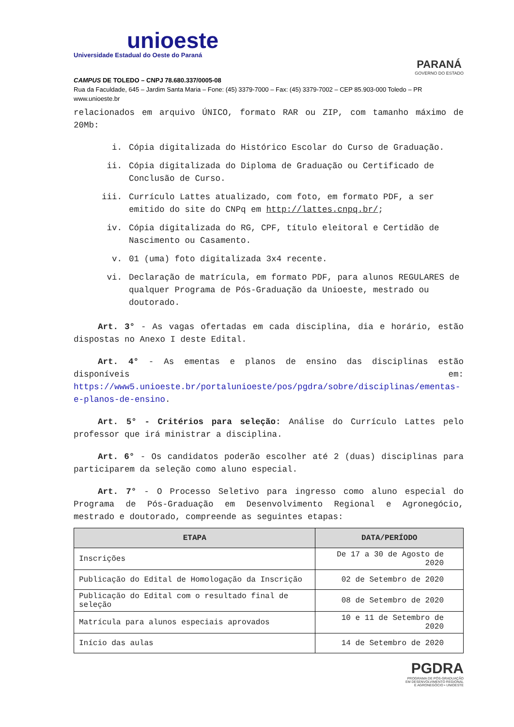unioeste
Universidade Estadual do Oeste do Paraná
PARANÁ
GOVERNO DO ESTADO
CAMPUS DE TOLEDO – CNPJ 78.680.337/0005-08
Rua da Faculdade, 645 – Jardim Santa Maria – Fone: (45) 3379-7000 – Fax: (45) 3379-7002 – CEP 85.903-000 Toledo – PR
www.unioeste.br
relacionados em arquivo ÚNICO, formato RAR ou ZIP, com tamanho máximo de 20Mb:
i. Cópia digitalizada do Histórico Escolar do Curso de Graduação.
ii. Cópia digitalizada do Diploma de Graduação ou Certificado de Conclusão de Curso.
iii. Currículo Lattes atualizado, com foto, em formato PDF, a ser emitido do site do CNPq em http://lattes.cnpq.br/;
iv. Cópia digitalizada do RG, CPF, título eleitoral e Certidão de Nascimento ou Casamento.
v. 01 (uma) foto digitalizada 3x4 recente.
vi. Declaração de matrícula, em formato PDF, para alunos REGULARES de qualquer Programa de Pós-Graduação da Unioeste, mestrado ou doutorado.
Art. 3° - As vagas ofertadas em cada disciplina, dia e horário, estão dispostas no Anexo I deste Edital.
Art. 4° - As ementas e planos de ensino das disciplinas estão disponíveis em: https://www5.unioeste.br/portalunioeste/pos/pgdra/sobre/disciplinas/ementas-e-planos-de-ensino.
Art. 5° - Critérios para seleção: Análise do Currículo Lattes pelo professor que irá ministrar a disciplina.
Art. 6° - Os candidatos poderão escolher até 2 (duas) disciplinas para participarem da seleção como aluno especial.
Art. 7° - O Processo Seletivo para ingresso como aluno especial do Programa de Pós-Graduação em Desenvolvimento Regional e Agronegócio, mestrado e doutorado, compreende as seguintes etapas:
| ETAPA | DATA/PERÍODO |
| --- | --- |
| Inscrições | De 17 a 30 de Agosto de 2020 |
| Publicação do Edital de Homologação da Inscrição | 02 de Setembro de 2020 |
| Publicação do Edital com o resultado final de seleção | 08 de Setembro de 2020 |
| Matrícula para alunos especiais aprovados | 10 e 11 de Setembro de 2020 |
| Início das aulas | 14 de Setembro de 2020 |
PGDRA
PROGRAMA DE PÓS-GRADUAÇÃO
EM DESENVOLVIMENTO REGIONAL
E AGRONEGÓCIO • UNIOESTE